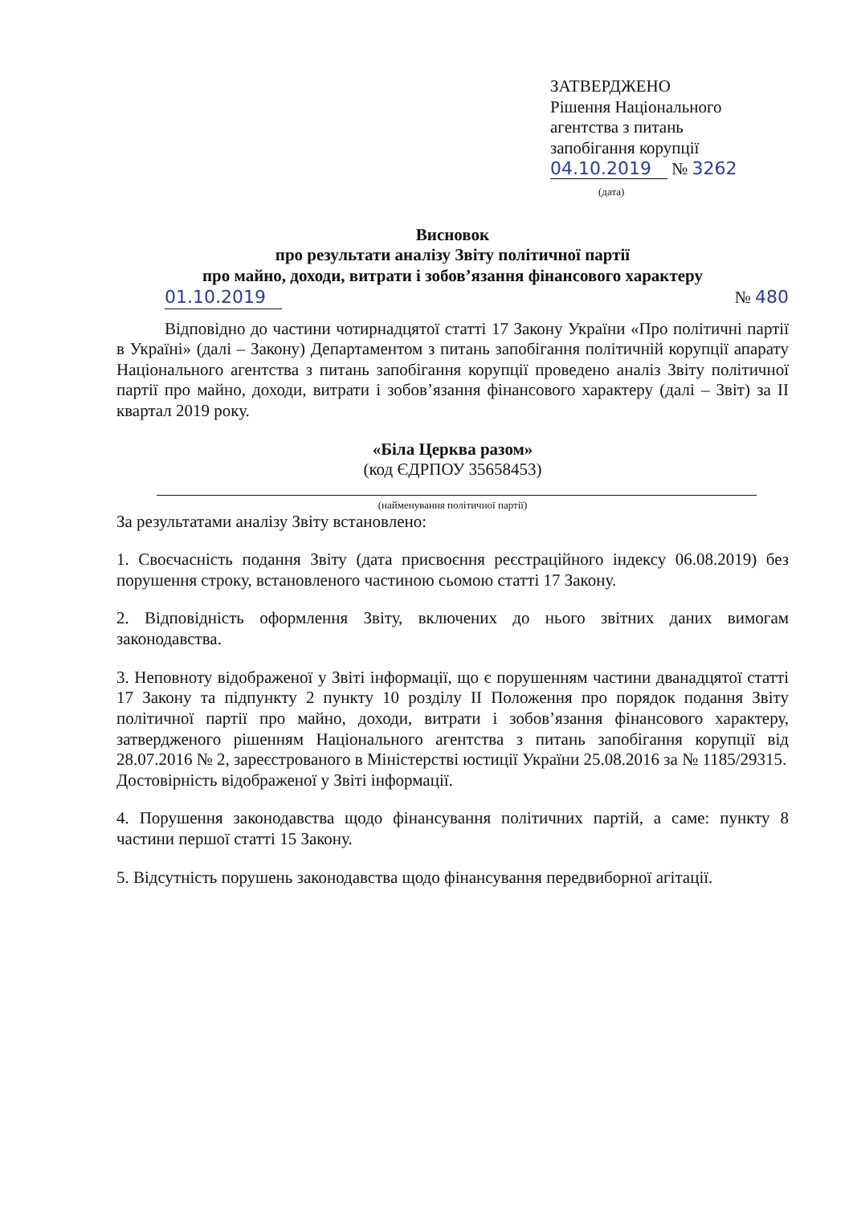ЗАТВЕРДЖЕНО
Рішення Національного
агентства з питань
запобігання корупції
04.10.2019 № 3262
(дата)
Висновок
про результати аналізу Звіту політичної партії
про майно, доходи, витрати і зобов’язання фінансового характеру
01.10.2019 № 480
Відповідно до частини чотирнадцятої статті 17 Закону України «Про політичні партії в Україні» (далі – Закону) Департаментом з питань запобігання політичній корупції апарату Національного агентства з питань запобігання корупції проведено аналіз Звіту політичної партії про майно, доходи, витрати і зобов’язання фінансового характеру (далі – Звіт) за II квартал 2019 року.
«Біла Церква разом»
(код ЄДРПОУ 35658453)
(найменування політичної партії)
За результатами аналізу Звіту встановлено:
1. Своєчасність подання Звіту (дата присвоєння реєстраційного індексу 06.08.2019) без порушення строку, встановленого частиною сьомою статті 17 Закону.
2. Відповідність оформлення Звіту, включених до нього звітних даних вимогам законодавства.
3. Неповноту відображеної у Звіті інформації, що є порушенням частини дванадцятої статті 17 Закону та підпункту 2 пункту 10 розділу II Положення про порядок подання Звіту політичної партії про майно, доходи, витрати і зобов’язання фінансового характеру, затвердженого рішенням Національного агентства з питань запобігання корупції від 28.07.2016 № 2, зареєстрованого в Міністерстві юстиції України 25.08.2016 за № 1185/29315.
Достовірність відображеної у Звіті інформації.
4. Порушення законодавства щодо фінансування політичних партій, а саме: пункту 8 частини першої статті 15 Закону.
5. Відсутність порушень законодавства щодо фінансування передвиборної агітації.